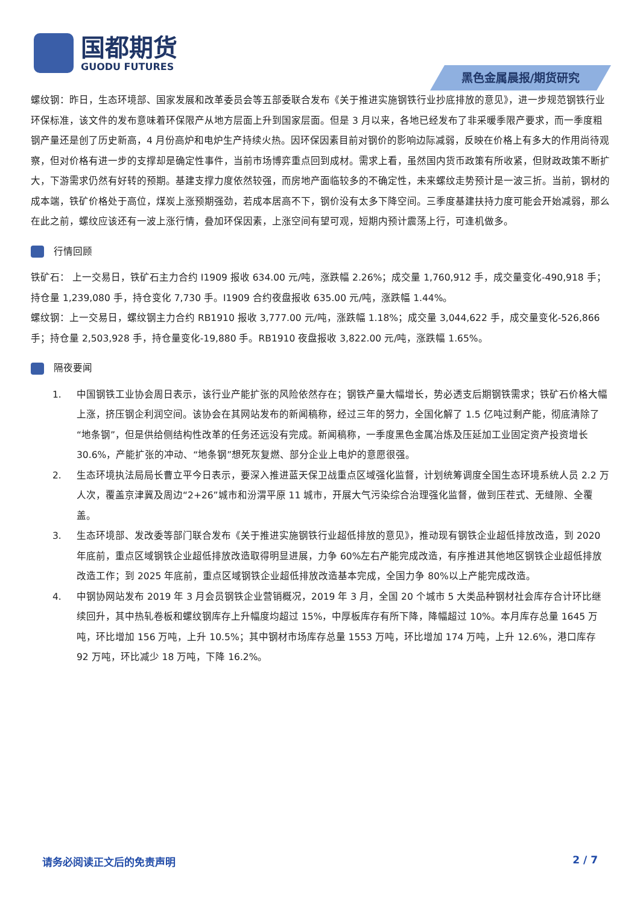国都期货
GUODU FUTURES
黑色金属晨报/期货研究
螺纹钢：昨日，生态环境部、国家发展和改革委员会等五部委联合发布《关于推进实施钢铁行业抄底排放的意见》，进一步规范钢铁行业环保标准，该文件的发布意味着环保限产从地方层面上升到国家层面。但是 3 月以来，各地已经发布了非采暖季限产要求，而一季度粗钢产量还是创了历史新高，4 月份高炉和电炉生产持续火热。因环保因素目前对钢价的影响边际减弱，反映在价格上有多大的作用尚待观察，但对价格有进一步的支撑却是确定性事件，当前市场博弈重点回到成材。需求上看，虽然国内货币政策有所收紧，但财政政策不断扩大，下游需求仍然有好转的预期。基建支撑力度依然较强，而房地产面临较多的不确定性，未来螺纹走势预计是一波三折。当前，钢材的成本端，铁矿价格处于高位，煤炭上涨预期强劲，若成本居高不下，钢价没有太多下降空间。三季度基建扶持力度可能会开始减弱，那么在此之前，螺纹应该还有一波上涨行情，叠加环保因素，上涨空间有望可观，短期内预计震荡上行，可逢机做多。
行情回顾
铁矿石： 上一交易日，铁矿石主力合约 I1909 报收 634.00 元/吨，涨跌幅 2.26%；成交量 1,760,912 手，成交量变化-490,918 手；持仓量 1,239,080 手，持仓变化 7,730 手。I1909 合约夜盘报收 635.00 元/吨，涨跌幅 1.44%。
螺纹钢：上一交易日，螺纹钢主力合约 RB1910 报收 3,777.00 元/吨，涨跌幅 1.18%；成交量 3,044,622 手，成交量变化-526,866 手；持仓量 2,503,928 手，持仓量变化-19,880 手。RB1910 夜盘报收 3,822.00 元/吨，涨跌幅 1.65%。
隔夜要闻
1. 中国钢铁工业协会周日表示，该行业产能扩张的风险依然存在；钢铁产量大幅增长，势必透支后期钢铁需求；铁矿石价格大幅上涨，挤压钢企利润空间。该协会在其网站发布的新闻稿称，经过三年的努力，全国化解了 1.5 亿吨过剩产能，彻底清除了“地条钢”，但是供给侧结构性改革的任务还远没有完成。新闻稿称，一季度黑色金属冶炼及压延加工业固定资产投资增长 30.6%，产能扩张的冲动、“地条钢”想死灰复燃、部分企业上电炉的意愿很强。
2. 生态环境执法局局长曹立平今日表示，要深入推进蓝天保卫战重点区域强化监督，计划统筹调度全国生态环境系统人员 2.2 万人次，覆盖京津冀及周边“2+26”城市和汾渭平原 11 城市，开展大气污染综合治理强化监督，做到压茬式、无缝隙、全覆盖。
3. 生态环境部、发改委等部门联合发布《关于推进实施钢铁行业超低排放的意见》，推动现有钢铁企业超低排放改造，到 2020 年底前，重点区域钢铁企业超低排放改造取得明显进展，力争 60%左右产能完成改造，有序推进其他地区钢铁企业超低排放改造工作；到 2025 年底前，重点区域钢铁企业超低排放改造基本完成，全国力争 80%以上产能完成改造。
4. 中钢协网站发布 2019 年 3 月会员钢铁企业营销概况，2019 年 3 月，全国 20 个城市 5 大类品种钢材社会库存合计环比继续回升，其中热轧卷板和螺纹钢库存上升幅度均超过 15%，中厚板库存有所下降，降幅超过 10%。本月库存总量 1645 万吨，环比增加 156 万吨，上升 10.5%；其中钢材市场库存总量 1553 万吨，环比增加 174 万吨，上升 12.6%，港口库存 92 万吨，环比减少 18 万吨，下降 16.2%。
请务必阅读正文后的免责声明 2 / 7